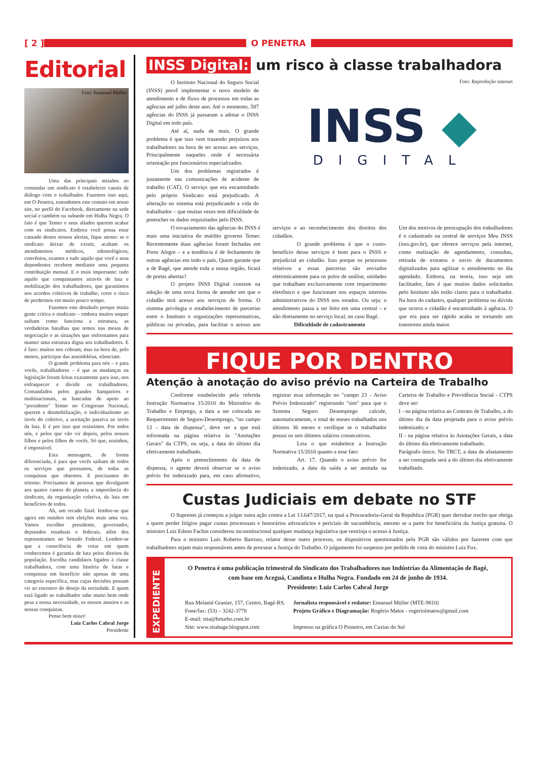[ 2 ] O PENETRA
Editorial
Foto: Emanuel Müller
Uma das principais missões ao comandar um sindicato é estabelecer canais de diálogo com o trabalhador. Fazemos isso aqui, em O Penetra, estendemos este contato em nosso site, no perfil do Facebook, diretamente na sede social e também na subsede em Hulha Negra. O fato é que Temer e seus aliados querem acabar com os sindicatos. Embora você possa estar cansado destes nossos alertas, fique atento: se o sindicato deixar de existir, acabam os atendimentos médicos, odontológicos, convênios, exames e tudo aquilo que você e seus dependentes recebem mediante uma pequena contribuição mensal. E o mais importante: tudo aquilo que conquistamos através de luta e mobilização dos trabalhadores, que garantimos nos acordos coletivos de trabalho, corre o risco de perdermos em muito pouco tempo.
Fazemos este desabafo porque muita gente critica o sindicato – embora muitos sequer saibam como funciona a estrutura, as verdadeiras batalhas que temos nas mesas de negociação e as situações que enfrentamos para manter uma estrutura digna aos trabalhadores. E é fato: muitos nos cobram, mas na hora de, pelo menos, participar das assembléias, silenciam.
O grande problema para nós – e para vocês, trabalhadores – é que as mudanças na legislação foram feitas exatamente para isso, nos enfraquecer e dividir os trabalhadores. Comandados pelos grandes banqueiros e multinacionais, as bancadas de apoio ao "presidente" Temer no Congresso Nacional, querem a desmobilização, o individualismo ao invés do coletivo, a aceitação passiva ao invés da luta. E é por isso que resistimos. Por todos nós, e pelos que vão vir depois, pelos nossos filhos e pelos filhos de vocês. Só que, sozinhos, é impossível.
Esta mensagem, de forma diferenciada, é para que vocês saibam de todos os serviços que prestamos, de todas as conquistas que obtemos. E precisamos do retorno. Precisamos de pessoas que divulguem aos quatro cantos do planeta a importância do sindicato, da organização coletiva, da luta em benefícios de todos.
Ah, um recado final: lembre-se que agora em outubro tem eleições mais uma vez. Vamos escolher presidente, governador, deputados estaduais e federais, além dos representantes no Senado Federal. Lembre-se que a consciência de votar em quem conhecemos é garantia de luta pelos direitos da população. Escolha candidatos ligados à classe trabalhadora, com uma história de lutas e conquistas em benefício não apenas de uma categoria específica, mas cujas decisões possam vir ao encontro do desejo da sociedade. E quem está ligado ao trabalhador sabe muito bem onde pesa a nossa necessidade, os nossos anseios e as nossas conquistas.
Pense bem nisso!
Luiz Carlos Cabral Jorge
Presidente
INSS Digital: um risco à classe trabalhadora
O Instituto Nacional do Seguro Social (INSS) prevê implementar o novo modelo de atendimento e de fluxo de processos em todas as agências até julho deste ano. Até o momento, 587 agências do INSS já passaram a adotar o INSS Digital em todo país.
Até aí, nada de mais. O grande problema é que isso vem trazendo prejuízos aos trabalhadores na hora de ter acesso aos serviços. Principalmente naqueles onde é necessária orientação por funcionários especializados.
Um dos problemas registrados é justamente nas comunicações de acidente de trabalho (CAT). O serviço que era encaminhado pelo próprio Sindicato está prejudicado. A alteração no sistema está prejudicando a vida do trabalhador – que muitas vezes tem dificuldade de preencher os dados requisitados pelo INSS.
Foto: Reprodução internet
INSS ◆
DIGITAL
O esvaziamento das agências do INSS é mais uma iniciativa do maldito governo Temer. Recentemente duas agências foram fechadas em Porto Alegre – e a tendência é de fechamento de outras agências em todo o país. Quem garante que a de Bagé, que atende toda a nossa região, ficará de portas abertas?
O projeto INSS Digital consiste na adoção de uma nova forma de atender em que o cidadão terá acesso aos serviços de forma. O sistema privilegia o estabelecimento de parcerias entre o Instituto e organizações representativas, públicas ou privadas, para facilitar o acesso aos serviços e ao reconhecimento dos direitos dos cidadãos.
O grande problema é que o custo-benefício desse serviços é bom para o INSS e prejudicial ao cidadão. Isso porque os processos relativos a essas parcerias são enviados eletronicamente para os polos de análise, unidades que trabalham exclusivamente com requerimento eletrônico e que funcionam nos espaços internos administrativos do INSS nos estados. Ou seja: o atendimento passa a ser feito em uma central – e não diretamente no serviço local, no caso Bagé.
Dificuldade de cadastramento
Um dos motivos de preocupação dos trabalhadores é o cadastrado na central de serviços Meu INSS (inss.gov.br), que oferece serviços pela internet, como realização de agendamento, consultas, retirada de extratos e envio de documentos digitalizados para agilizar o atendimento no dia agendado. Embora, na teoria, isso seja um facilitador, fato é que muitos dados solicitados pelo Instituto não estão claros para o trabalhador. Na hora do cadastro, qualquer problema ou dúvida que ocorra o cidadão é encaminhado à agência. O que era para ser rápido acaba se tornando um transtorno ainda maior.
FIQUE POR DENTRO
Atenção à anotação do aviso prévio na Carteira de Trabalho
Conforme estabelecido pela referida Instrução Normativa 15/2010 do Ministério do Trabalho e Emprego, a data a ser colocada no Requerimento de Seguro-Desemprego, "no campo 13 - data de dispensa", deve ser a que está informada na página relativa às "Anotações Gerais" da CTPS, ou seja, a data do último dia efetivamente trabalhado.
Após o preenchimento da data de dispensa, o agente deverá observar se o aviso prévio foi indenizado para, em caso afirmativo, registrar essa informação no "campo 23 - Aviso Prévio Indenizado" registrando "sim" para que o Sistema Seguro Desemprego calcule, automaticamente, o total de meses trabalhados nos últimos 36 meses e verifique se o trabalhador possui os seis últimos salários consecutivos.
Leia o que estabelece a Instrução Normativa 15/2010 quanto a esse fato:
Art. 17. Quando o aviso prévio for indenizado, a data da saída a ser anotada na Carteira de Trabalho e Previdência Social - CTPS deve ser:
I - na página relativa ao Contrato de Trabalho, a do último dia da data projetada para o aviso prévio indenizado; e
II - na página relativa às Anotações Gerais, a data do último dia efetivamente trabalhado.
Parágrafo único. No TRCT, a data de afastamento a ser consignada será a do último dia efetivamente trabalhado.
Custas Judiciais em debate no STF
O Supremo já começou a julgar outra ação contra a Lei 13.647/2017, na qual a Procuradoria-Geral da República (PGR) quer derrubar trecho que obriga a quem perder litígios pagar custas processuais e honorários advocatícios e periciais de sucumbência, mesmo se a parte for beneficiária da Justiça gratuita. O ministro Luiz Edson Fachin considerou inconstitucional qualquer mudança legislativa que restrinja o acesso à Justiça.
Para o ministro Luís Roberto Barroso, relator desse outro processo, os dispositivos questionados pela PGR são válidos por fazerem com que trabalhadores sejam mais responsáveis antes de procurar a Justiça do Trabalho. O julgamento foi suspenso por pedido de vista do ministro Luiz Fux.
EXPEDIENTE
O Penetra é uma publicação trimestral do Sindicato dos Trabalhadores nas Indústrias da Alimentação de Bagé, com base em Aceguá, Candiota e Hulha Negra. Fundado em 24 de junho de 1934.
Presidente: Luiz Carlos Cabral Jorge
Rua Melanié Granier, 157, Centro, Bagé-RS.
Fone/fax: (53) – 3242-3778
E-mail: stia@brturbo.com.br
Site: www.stiabage.blogspot.com
Jornalista responsável e redator: Emanuel Müller (MTE-9810)
Projeto Gráfico e Diagramação: Rogério Matos - rogeriolmatos@gmail.com
Impresso na gráfica O Pioneiro, em Caxias do Sul